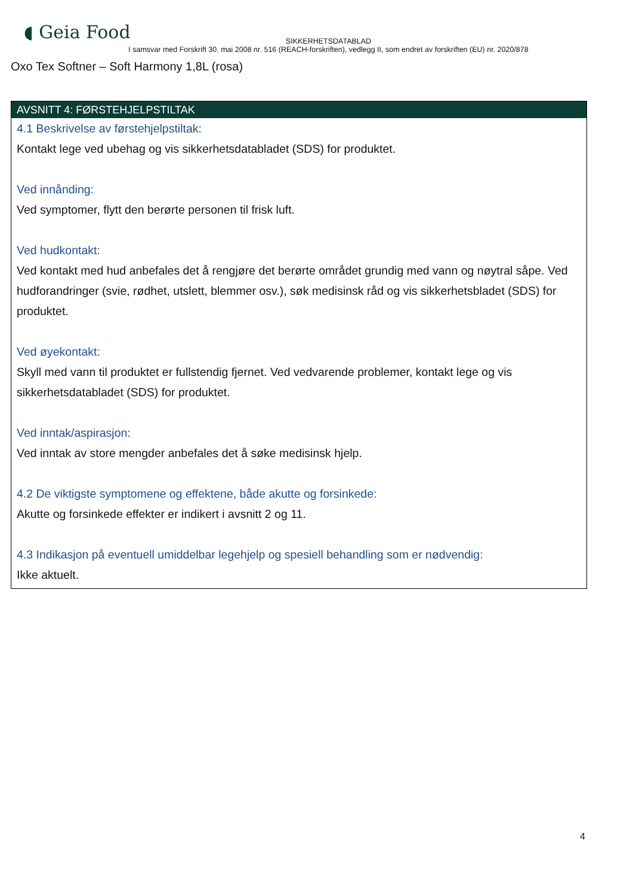◖ Geia Food
SIKKERHETSDATABLAD
I samsvar med Forskrift 30. mai 2008 nr. 516 (REACH-forskriften), vedlegg II, som endret av forskriften (EU) nr. 2020/878
Oxo Tex Softner – Soft Harmony 1,8L (rosa)
AVSNITT 4: FØRSTEHJELPSTILTAK
4.1 Beskrivelse av førstehjelpstiltak:
Kontakt lege ved ubehag og vis sikkerhetsdatabladet (SDS) for produktet.
Ved innånding:
Ved symptomer, flytt den berørte personen til frisk luft.
Ved hudkontakt:
Ved kontakt med hud anbefales det å rengjøre det berørte området grundig med vann og nøytral såpe. Ved hudforandringer (svie, rødhet, utslett, blemmer osv.), søk medisinsk råd og vis sikkerhetsbladet (SDS) for produktet.
Ved øyekontakt:
Skyll med vann til produktet er fullstendig fjernet. Ved vedvarende problemer, kontakt lege og vis sikkerhetsdatabladet (SDS) for produktet.
Ved inntak/aspirasjon:
Ved inntak av store mengder anbefales det å søke medisinsk hjelp.
4.2 De viktigste symptomene og effektene, både akutte og forsinkede:
Akutte og forsinkede effekter er indikert i avsnitt 2 og 11.
4.3 Indikasjon på eventuell umiddelbar legehjelp og spesiell behandling som er nødvendig:
Ikke aktuelt.
4